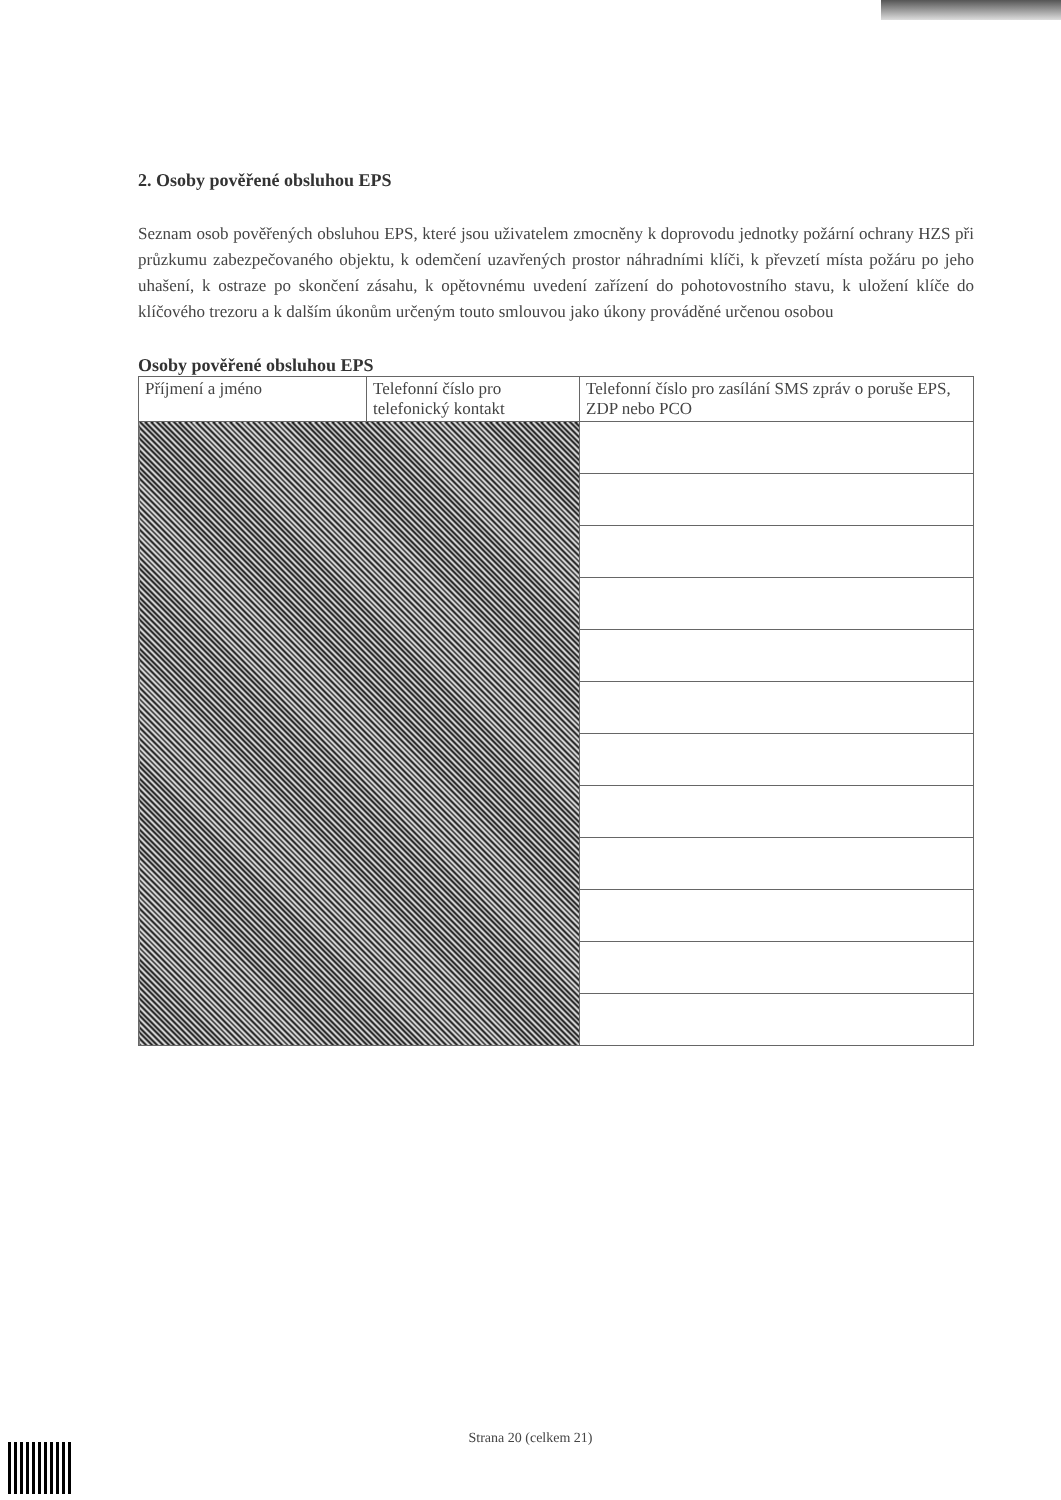2. Osoby pověřené obsluhou EPS
Seznam osob pověřených obsluhou EPS, které jsou uživatelem zmocněny k doprovodu jednotky požární ochrany HZS při průzkumu zabezpečovaného objektu, k odemčení uzavřených prostor náhradními klíči, k převzetí místa požáru po jeho uhašení, k ostraze po skončení zásahu, k opětovnému uvedení zařízení do pohotovostního stavu, k uložení klíče do klíčového trezoru a k dalším úkonům určeným touto smlouvou jako úkony prováděné určenou osobou
Osoby pověřené obsluhou EPS
| Příjmení a jméno | Telefonní číslo pro telefonický kontakt | Telefonní číslo pro zasílání SMS zpráv o poruše EPS, ZDP nebo PCO |
| --- | --- | --- |
Strana 20 (celkem 21)